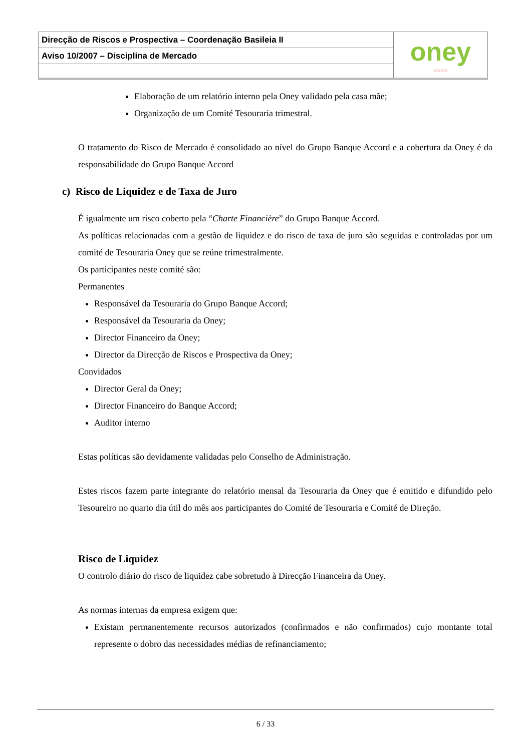| Direcção de Riscos e Prospectiva – Coordenação Basileia II | oney ○○○○ |
| Aviso 10/2007 – Disciplina de Mercado | |
Elaboração de um relatório interno pela Oney validado pela casa mãe;
Organização de um Comité Tesouraria trimestral.
O tratamento do Risco de Mercado é consolidado ao nível do Grupo Banque Accord e a cobertura da Oney é da responsabilidade do Grupo Banque Accord
c) Risco de Liquidez e de Taxa de Juro
É igualmente um risco coberto pela “Charte Financière” do Grupo Banque Accord.
As políticas relacionadas com a gestão de liquidez e do risco de taxa de juro são seguidas e controladas por um comité de Tesouraria Oney que se reúne trimestralmente.
Os participantes neste comité são:
Permanentes
Responsável da Tesouraria do Grupo Banque Accord;
Responsável da Tesouraria da Oney;
Director Financeiro da Oney;
Director da Direcção de Riscos e Prospectiva da Oney;
Convidados
Director Geral da Oney;
Director Financeiro do Banque Accord;
Auditor interno
Estas políticas são devidamente validadas pelo Conselho de Administração.
Estes riscos fazem parte integrante do relatório mensal da Tesouraria da Oney que é emitido e difundido pelo Tesoureiro no quarto dia útil do mês aos participantes do Comité de Tesouraria e Comité de Direção.
Risco de Liquidez
O controlo diário do risco de liquidez cabe sobretudo à Direcção Financeira da Oney.
As normas internas da empresa exigem que:
Existam permanentemente recursos autorizados (confirmados e não confirmados) cujo montante total represente o dobro das necessidades médias de refinanciamento;
6 / 33